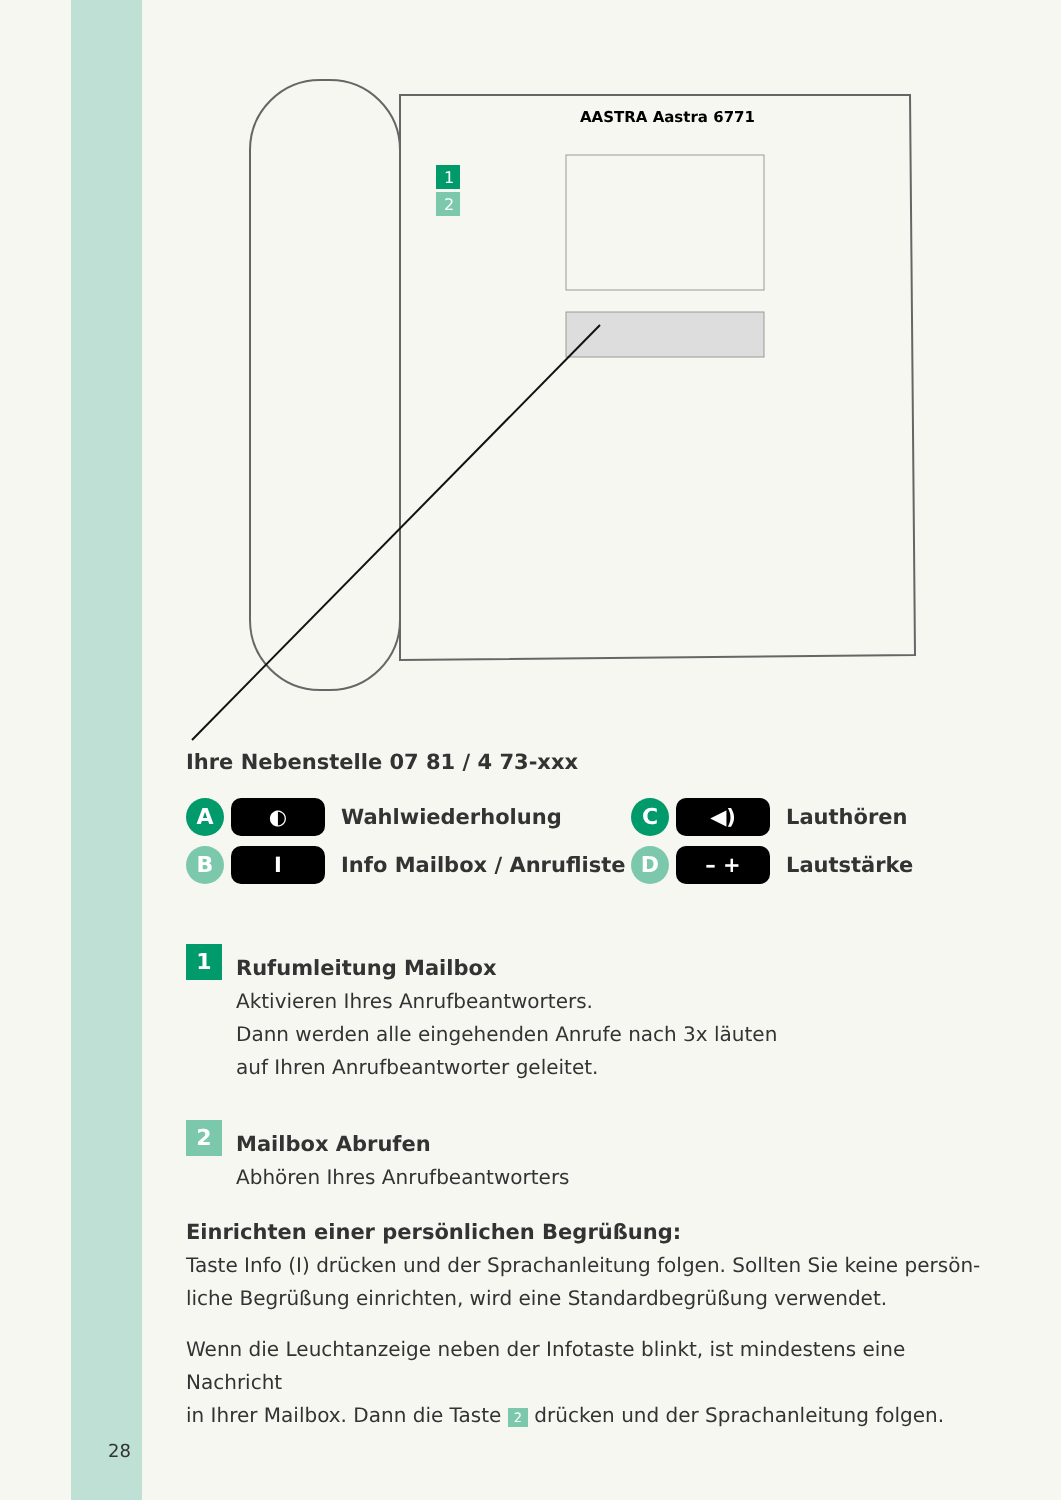AASTRA Aastra 6771
1
2
Ihre Nebenstelle 07 81 / 4 73-xxx
A
◐
Wahlwiederholung
C
◀)
Lauthören
B
I
Info Mailbox / Anrufliste
D
– +
Lautstärke
1
Rufumleitung Mailbox
Aktivieren Ihres Anrufbeantworters.
Dann werden alle eingehenden Anrufe nach 3x läuten
auf Ihren Anrufbeantworter geleitet.
2
Mailbox Abrufen
Abhören Ihres Anrufbeantworters
Einrichten einer persönlichen Begrüßung:
Taste Info (I) drücken und der Sprachanleitung folgen. Sollten Sie keine persön-
liche Begrüßung einrichten, wird eine Standardbegrüßung verwendet.
Wenn die Leuchtanzeige neben der Infotaste blinkt, ist mindestens eine Nachricht
in Ihrer Mailbox. Dann die Taste 2 drücken und der Sprachanleitung folgen.
28